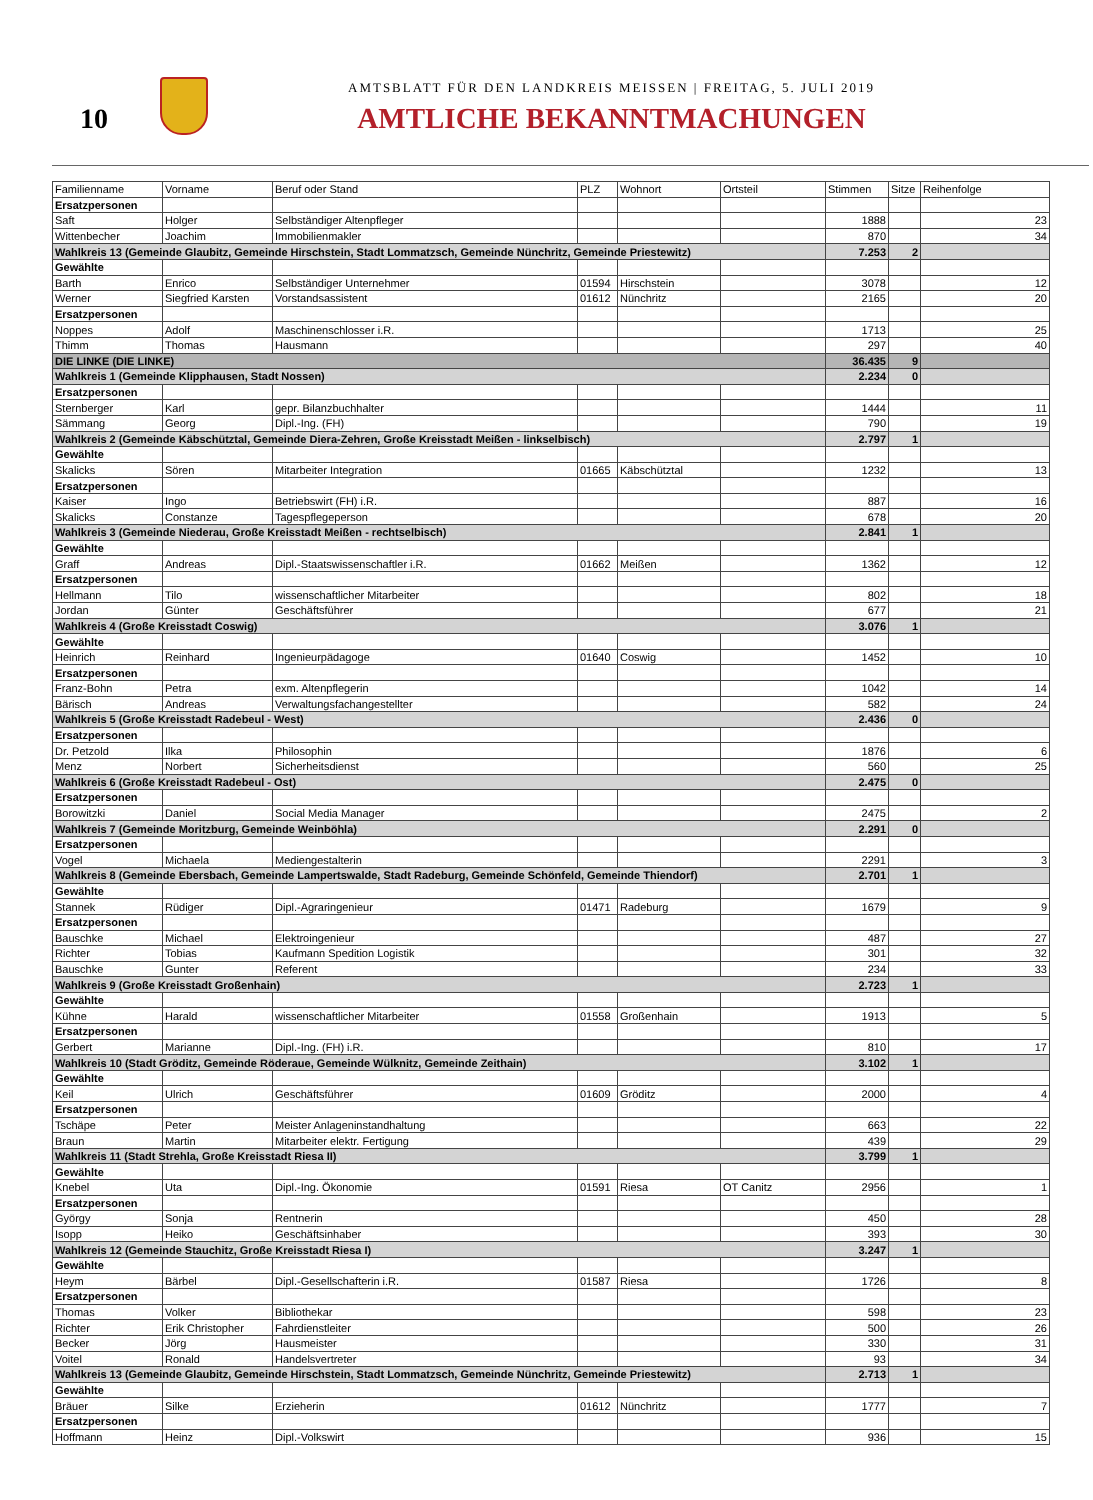10
AMTSBLATT FÜR DEN LANDKREIS MEISSEN | FREITAG, 5. JULI 2019
AMTLICHE BEKANNTMACHUNGEN
| Familienname | Vorname | Beruf oder Stand | PLZ | Wohnort | Ortsteil | Stimmen | Sitze | Reihenfolge |
| --- | --- | --- | --- | --- | --- | --- | --- | --- |
| Ersatzpersonen | | | | | | | | |
| Saft | Holger | Selbständiger Altenpfleger | | | | 1888 | | 23 |
| Wittenbecher | Joachim | Immobilienmakler | | | | 870 | | 34 |
| Wahlkreis 13 (Gemeinde Glaubitz, Gemeinde Hirschstein, Stadt Lommatzsch, Gemeinde Nünchritz, Gemeinde Priestewitz) | | | | | | 7.253 | 2 | |
| Gewählte | | | | | | | | |
| Barth | Enrico | Selbständiger Unternehmer | 01594 | Hirschstein | | 3078 | | 12 |
| Werner | Siegfried Karsten | Vorstandsassistent | 01612 | Nünchritz | | 2165 | | 20 |
| Ersatzpersonen | | | | | | | | |
| Noppes | Adolf | Maschinenschlosser i.R. | | | | 1713 | | 25 |
| Thimm | Thomas | Hausmann | | | | 297 | | 40 |
| DIE LINKE (DIE LINKE) | | | | | | 36.435 | 9 | |
| Wahlkreis 1 (Gemeinde Klipphausen, Stadt Nossen) | | | | | | 2.234 | 0 | |
| Ersatzpersonen | | | | | | | | |
| Sternberger | Karl | gepr. Bilanzbuchhalter | | | | 1444 | | 11 |
| Sämmang | Georg | Dipl.-Ing. (FH) | | | | 790 | | 19 |
| Wahlkreis 2 (Gemeinde Käbschütztal, Gemeinde Diera-Zehren, Große Kreisstadt Meißen - linkselbisch) | | | | | | 2.797 | 1 | |
| Gewählte | | | | | | | | |
| Skalicks | Sören | Mitarbeiter Integration | 01665 | Käbschütztal | | 1232 | | 13 |
| Ersatzpersonen | | | | | | | | |
| Kaiser | Ingo | Betriebswirt (FH) i.R. | | | | 887 | | 16 |
| Skalicks | Constanze | Tagespflegeperson | | | | 678 | | 20 |
| Wahlkreis 3 (Gemeinde Niederau, Große Kreisstadt Meißen - rechtselbisch) | | | | | | 2.841 | 1 | |
| Gewählte | | | | | | | | |
| Graff | Andreas | Dipl.-Staatswissenschaftler i.R. | 01662 | Meißen | | 1362 | | 12 |
| Ersatzpersonen | | | | | | | | |
| Hellmann | Tilo | wissenschaftlicher Mitarbeiter | | | | 802 | | 18 |
| Jordan | Günter | Geschäftsführer | | | | 677 | | 21 |
| Wahlkreis 4 (Große Kreisstadt Coswig) | | | | | | 3.076 | 1 | |
| Gewählte | | | | | | | | |
| Heinrich | Reinhard | Ingenieurpädagoge | 01640 | Coswig | | 1452 | | 10 |
| Ersatzpersonen | | | | | | | | |
| Franz-Bohn | Petra | exm. Altenpflegerin | | | | 1042 | | 14 |
| Bärisch | Andreas | Verwaltungsfachangestellter | | | | 582 | | 24 |
| Wahlkreis 5 (Große Kreisstadt Radebeul - West) | | | | | | 2.436 | 0 | |
| Ersatzpersonen | | | | | | | | |
| Dr. Petzold | Ilka | Philosophin | | | | 1876 | | 6 |
| Menz | Norbert | Sicherheitsdienst | | | | 560 | | 25 |
| Wahlkreis 6 (Große Kreisstadt Radebeul - Ost) | | | | | | 2.475 | 0 | |
| Ersatzpersonen | | | | | | | | |
| Borowitzki | Daniel | Social Media Manager | | | | 2475 | | 2 |
| Wahlkreis 7 (Gemeinde Moritzburg, Gemeinde Weinböhla) | | | | | | 2.291 | 0 | |
| Ersatzpersonen | | | | | | | | |
| Vogel | Michaela | Mediengestalterin | | | | 2291 | | 3 |
| Wahlkreis 8 (Gemeinde Ebersbach, Gemeinde Lampertswalde, Stadt Radeburg, Gemeinde Schönfeld, Gemeinde Thiendorf) | | | | | | 2.701 | 1 | |
| Gewählte | | | | | | | | |
| Stannek | Rüdiger | Dipl.-Agraringenieur | 01471 | Radeburg | | 1679 | | 9 |
| Ersatzpersonen | | | | | | | | |
| Bauschke | Michael | Elektroingenieur | | | | 487 | | 27 |
| Richter | Tobias | Kaufmann Spedition Logistik | | | | 301 | | 32 |
| Bauschke | Gunter | Referent | | | | 234 | | 33 |
| Wahlkreis 9 (Große Kreisstadt Großenhain) | | | | | | 2.723 | 1 | |
| Gewählte | | | | | | | | |
| Kühne | Harald | wissenschaftlicher Mitarbeiter | 01558 | Großenhain | | 1913 | | 5 |
| Ersatzpersonen | | | | | | | | |
| Gerbert | Marianne | Dipl.-Ing. (FH) i.R. | | | | 810 | | 17 |
| Wahlkreis 10 (Stadt Gröditz, Gemeinde Röderaue, Gemeinde Wülknitz, Gemeinde Zeithain) | | | | | | 3.102 | 1 | |
| Gewählte | | | | | | | | |
| Keil | Ulrich | Geschäftsführer | 01609 | Gröditz | | 2000 | | 4 |
| Ersatzpersonen | | | | | | | | |
| Tschäpe | Peter | Meister Anlageninstandhaltung | | | | 663 | | 22 |
| Braun | Martin | Mitarbeiter elektr. Fertigung | | | | 439 | | 29 |
| Wahlkreis 11 (Stadt Strehla, Große Kreisstadt Riesa II) | | | | | | 3.799 | 1 | |
| Gewählte | | | | | | | | |
| Knebel | Uta | Dipl.-Ing. Ökonomie | 01591 | Riesa | OT Canitz | 2956 | | 1 |
| Ersatzpersonen | | | | | | | | |
| György | Sonja | Rentnerin | | | | 450 | | 28 |
| Isopp | Heiko | Geschäftsinhaber | | | | 393 | | 30 |
| Wahlkreis 12 (Gemeinde Stauchitz, Große Kreisstadt Riesa I) | | | | | | 3.247 | 1 | |
| Gewählte | | | | | | | | |
| Heym | Bärbel | Dipl.-Gesellschafterin i.R. | 01587 | Riesa | | 1726 | | 8 |
| Ersatzpersonen | | | | | | | | |
| Thomas | Volker | Bibliothekar | | | | 598 | | 23 |
| Richter | Erik Christopher | Fahrdienstleiter | | | | 500 | | 26 |
| Becker | Jörg | Hausmeister | | | | 330 | | 31 |
| Voitel | Ronald | Handelsvertreter | | | | 93 | | 34 |
| Wahlkreis 13 (Gemeinde Glaubitz, Gemeinde Hirschstein, Stadt Lommatzsch, Gemeinde Nünchritz, Gemeinde Priestewitz) | | | | | | 2.713 | 1 | |
| Gewählte | | | | | | | | |
| Bräuer | Silke | Erzieherin | 01612 | Nünchritz | | 1777 | | 7 |
| Ersatzpersonen | | | | | | | | |
| Hoffmann | Heinz | Dipl.-Volkswirt | | | | 936 | | 15 |